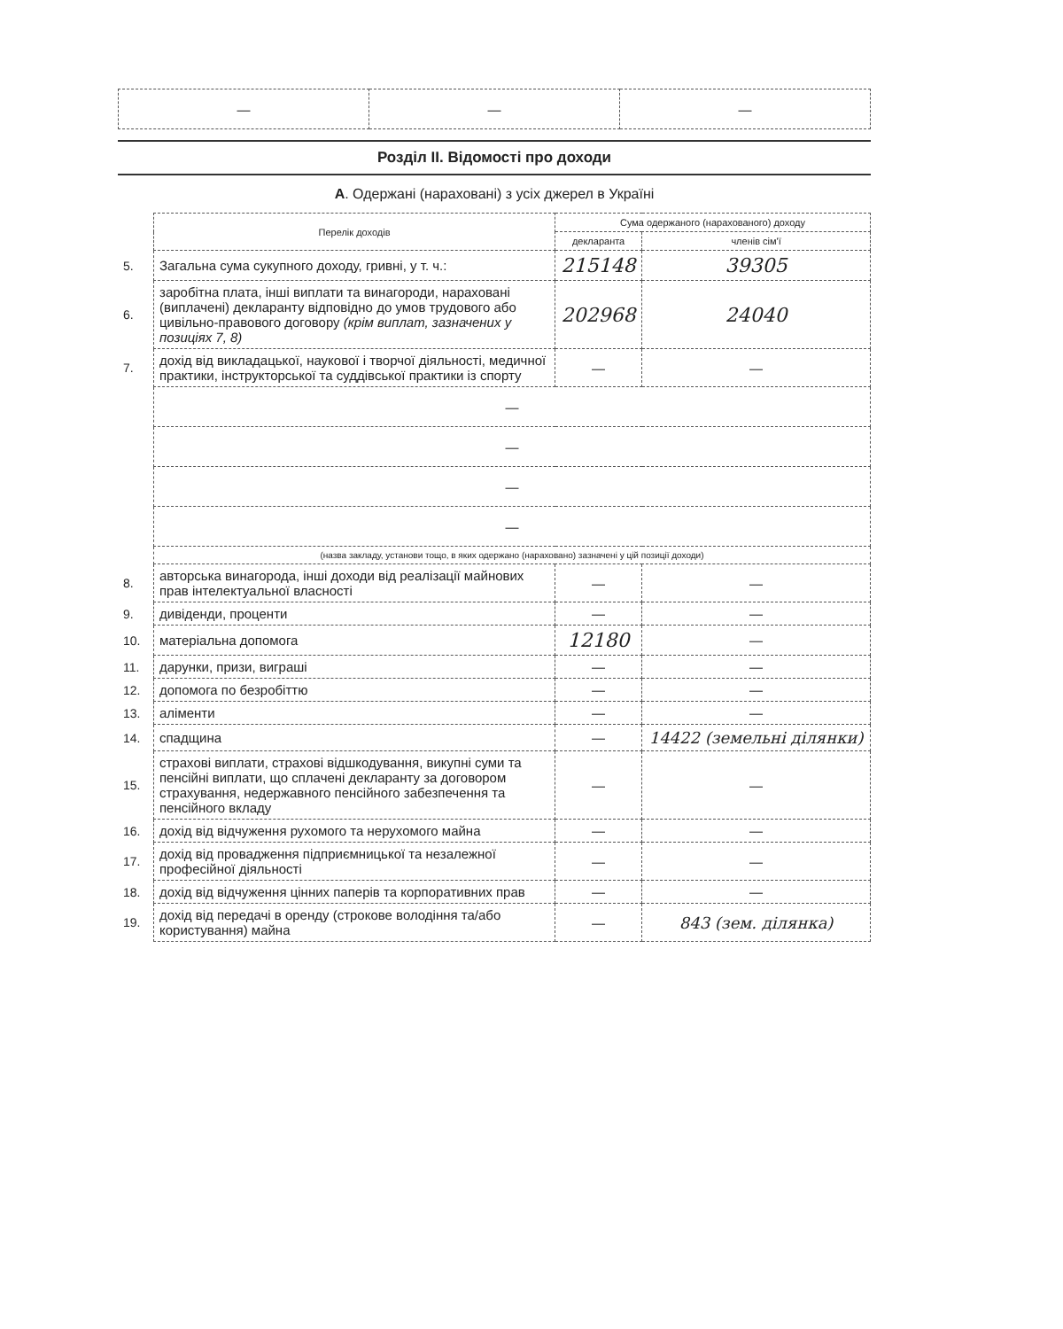| — | — | — |
Розділ ІІ. Відомості про доходи
А. Одержані (нараховані) з усіх джерел в Україні
| | Перелік доходів | Сума одержаного (нарахованого) доходу | |
| | | декларанта | членів сім'ї |
| 5. | Загальна сума сукупного доходу, гривні, у т. ч.: | 215148 | 39305 |
| 6. | заробітна плата, інші виплати та винагороди, нараховані (виплачені) декларанту відповідно до умов трудового або цивільно-правового договору (крім виплат, зазначених у позиціях 7, 8) | 202968 | 24040 |
| 7. | дохід від викладацької, наукової і творчої діяльності, медичної практики, інструкторської та суддівської практики із спорту | — | — |
| | — | | |
| | — | | |
| | — | | |
| | — | | |
| | (назва закладу, установи тощо, в яких одержано (нараховано) зазначені у цій позиції доходи) | | |
| 8. | авторська винагорода, інші доходи від реалізації майнових прав інтелектуальної власності | — | — |
| 9. | дивіденди, проценти | — | — |
| 10. | матеріальна допомога | 12180 | — |
| 11. | дарунки, призи, виграші | — | — |
| 12. | допомога по безробіттю | — | — |
| 13. | аліменти | — | — |
| 14. | спадщина | — | 14422 (земельні ділянки) |
| 15. | страхові виплати, страхові відшкодування, викупні суми та пенсійні виплати, що сплачені декларанту за договором страхування, недержавного пенсійного забезпечення та пенсійного вкладу | — | — |
| 16. | дохід від відчуження рухомого та нерухомого майна | — | — |
| 17. | дохід від провадження підприємницької та незалежної професійної діяльності | — | — |
| 18. | дохід від відчуження цінних паперів та корпоративних прав | — | — |
| 19. | дохід від передачі в оренду (строкове володіння та/або користування) майна | — | 843 (зем. ділянка) |